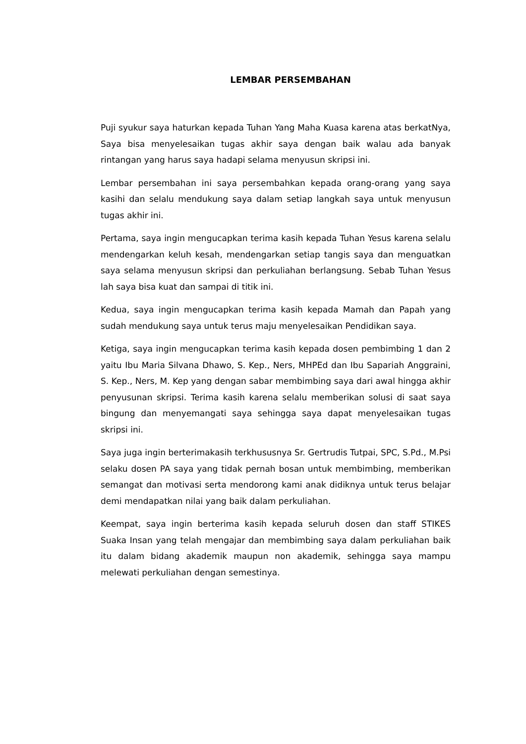LEMBAR PERSEMBAHAN
Puji syukur saya haturkan kepada Tuhan Yang Maha Kuasa karena atas berkatNya, Saya bisa menyelesaikan tugas akhir saya dengan baik walau ada banyak rintangan yang harus saya hadapi selama menyusun skripsi ini.
Lembar persembahan ini saya persembahkan kepada orang-orang yang saya kasihi dan selalu mendukung saya dalam setiap langkah saya untuk menyusun tugas akhir ini.
Pertama, saya ingin mengucapkan terima kasih kepada Tuhan Yesus karena selalu mendengarkan keluh kesah, mendengarkan setiap tangis saya dan menguatkan saya selama menyusun skripsi dan perkuliahan berlangsung. Sebab Tuhan Yesus lah saya bisa kuat dan sampai di titik ini.
Kedua, saya ingin mengucapkan terima kasih kepada Mamah dan Papah yang sudah mendukung saya untuk terus maju menyelesaikan Pendidikan saya.
Ketiga, saya ingin mengucapkan terima kasih kepada dosen pembimbing 1 dan 2 yaitu Ibu Maria Silvana Dhawo, S. Kep., Ners, MHPEd dan Ibu Sapariah Anggraini, S. Kep., Ners, M. Kep yang dengan sabar membimbing saya dari awal hingga akhir penyusunan skripsi. Terima kasih karena selalu memberikan solusi di saat saya bingung dan menyemangati saya sehingga saya dapat menyelesaikan tugas skripsi ini.
Saya juga ingin berterimakasih terkhususnya Sr. Gertrudis Tutpai, SPC, S.Pd., M.Psi selaku dosen PA saya yang tidak pernah bosan untuk membimbing, memberikan semangat dan motivasi serta mendorong kami anak didiknya untuk terus belajar demi mendapatkan nilai yang baik dalam perkuliahan.
Keempat, saya ingin berterima kasih kepada seluruh dosen dan staff STIKES Suaka Insan yang telah mengajar dan membimbing saya dalam perkuliahan baik itu dalam bidang akademik maupun non akademik, sehingga saya mampu melewati perkuliahan dengan semestinya.